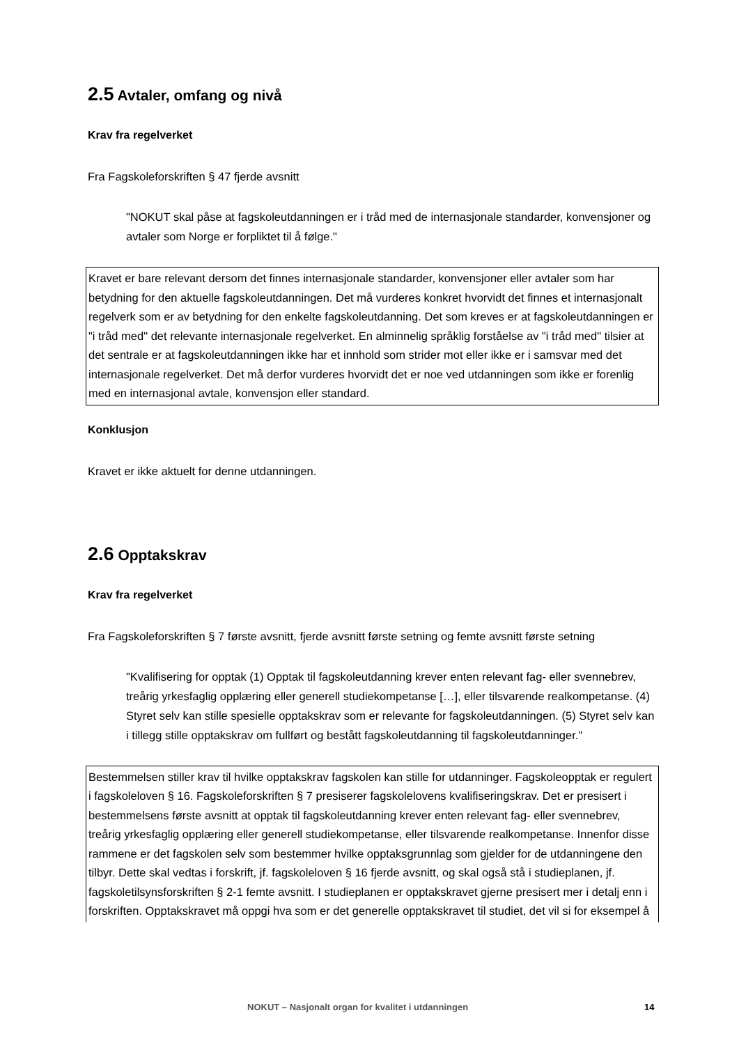2.5 Avtaler, omfang og nivå
Krav fra regelverket
Fra Fagskoleforskriften § 47 fjerde avsnitt
"NOKUT skal påse at fagskoleutdanningen er i tråd med de internasjonale standarder, konvensjoner og avtaler som Norge er forpliktet til å følge."
Kravet er bare relevant dersom det finnes internasjonale standarder, konvensjoner eller avtaler som har betydning for den aktuelle fagskoleutdanningen. Det må vurderes konkret hvorvidt det finnes et internasjonalt regelverk som er av betydning for den enkelte fagskoleutdanning. Det som kreves er at fagskoleutdanningen er "i tråd med" det relevante internasjonale regelverket. En alminnelig språklig forståelse av "i tråd med" tilsier at det sentrale er at fagskoleutdanningen ikke har et innhold som strider mot eller ikke er i samsvar med det internasjonale regelverket. Det må derfor vurderes hvorvidt det er noe ved utdanningen som ikke er forenlig med en internasjonal avtale, konvensjon eller standard.
Konklusjon
Kravet er ikke aktuelt for denne utdanningen.
2.6 Opptakskrav
Krav fra regelverket
Fra Fagskoleforskriften § 7 første avsnitt, fjerde avsnitt første setning og femte avsnitt første setning
"Kvalifisering for opptak (1) Opptak til fagskoleutdanning krever enten relevant fag- eller svennebrev, treårig yrkesfaglig opplæring eller generell studiekompetanse […], eller tilsvarende realkompetanse. (4) Styret selv kan stille spesielle opptakskrav som er relevante for fagskoleutdanningen. (5) Styret selv kan i tillegg stille opptakskrav om fullført og bestått fagskoleutdanning til fagskoleutdanninger."
Bestemmelsen stiller krav til hvilke opptakskrav fagskolen kan stille for utdanninger. Fagskoleopptak er regulert i fagskoleloven § 16. Fagskoleforskriften § 7 presiserer fagskolelovens kvalifiseringskrav. Det er presisert i bestemmelsens første avsnitt at opptak til fagskoleutdanning krever enten relevant fag- eller svennebrev, treårig yrkesfaglig opplæring eller generell studiekompetanse, eller tilsvarende realkompetanse. Innenfor disse rammene er det fagskolen selv som bestemmer hvilke opptaksgrunnlag som gjelder for de utdanningene den tilbyr. Dette skal vedtas i forskrift, jf. fagskoleloven § 16 fjerde avsnitt, og skal også stå i studieplanen, jf. fagskoletilsynsforskriften § 2-1 femte avsnitt. I studieplanen er opptakskravet gjerne presisert mer i detalj enn i forskriften. Opptakskravet må oppgi hva som er det generelle opptakskravet til studiet, det vil si for eksempel å
NOKUT – Nasjonalt organ for kvalitet i utdanningen 14